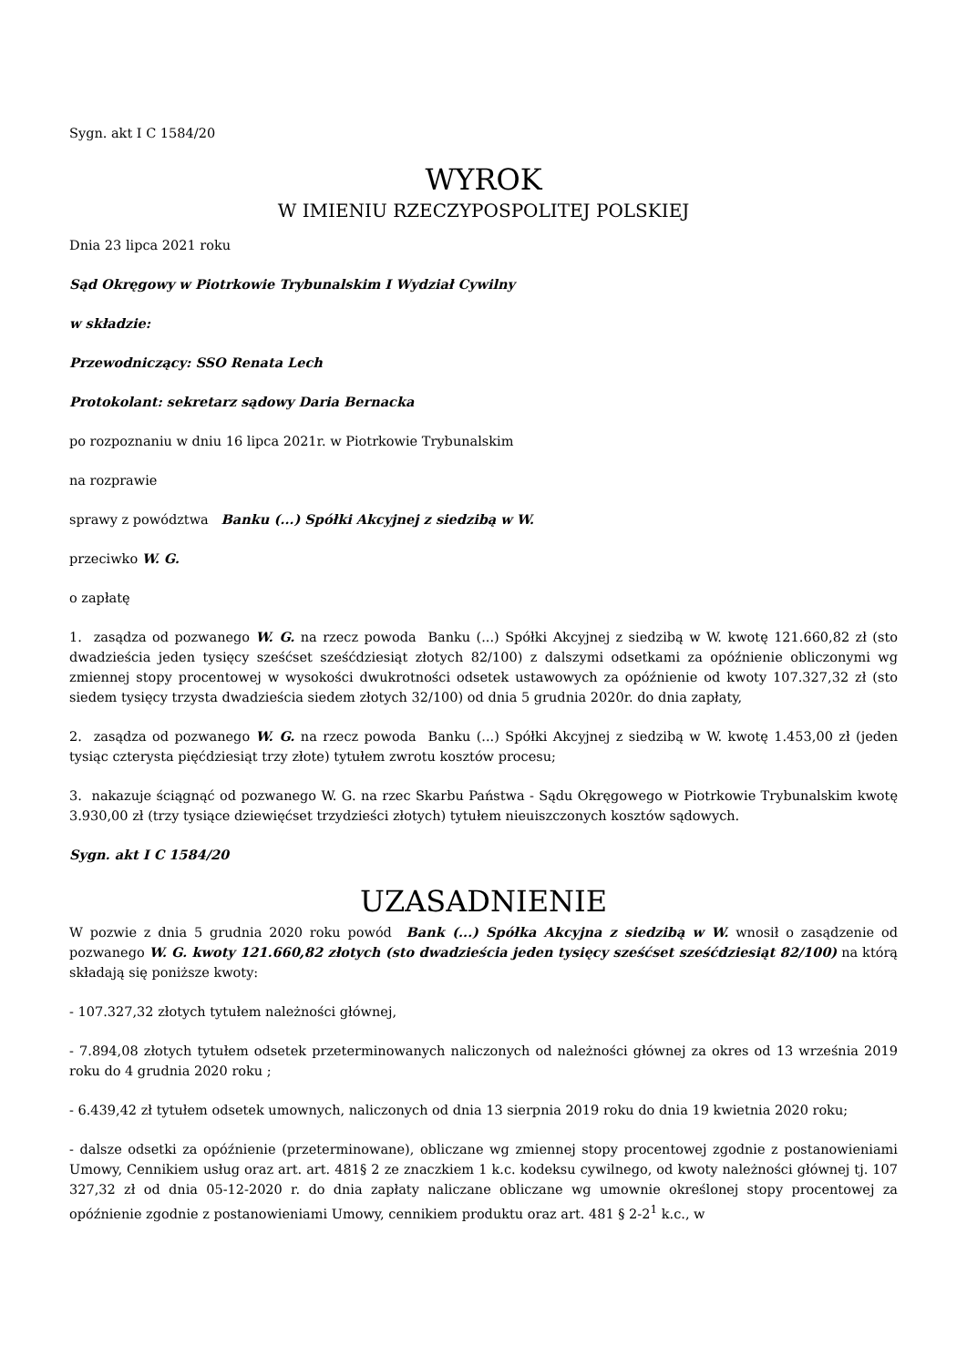Sygn. akt I C 1584/20
WYROK
W IMIENIU RZECZYPOSPOLITEJ POLSKIEJ
Dnia 23 lipca 2021 roku
Sąd Okręgowy w Piotrkowie Trybunalskim I Wydział Cywilny
w składzie:
Przewodniczący: SSO Renata Lech
Protokolant: sekretarz sądowy Daria Bernacka
po rozpoznaniu w dniu 16 lipca 2021r. w Piotrkowie Trybunalskim
na rozprawie
sprawy z powództwa Banku (...) Spółki Akcyjnej z siedzibą w W.
przeciwko W. G.
o zapłatę
1. zasądza od pozwanego W. G. na rzecz powoda Banku (...) Spółki Akcyjnej z siedzibą w W. kwotę 121.660,82 zł (sto dwadzieścia jeden tysięcy sześćset sześćdziesiąt złotych 82/100) z dalszymi odsetkami za opóźnienie obliczonymi wg zmiennej stopy procentowej w wysokości dwukrotności odsetek ustawowych za opóźnienie od kwoty 107.327,32 zł (sto siedem tysięcy trzysta dwadzieścia siedem złotych 32/100) od dnia 5 grudnia 2020r. do dnia zapłaty,
2. zasądza od pozwanego W. G. na rzecz powoda Banku (...) Spółki Akcyjnej z siedzibą w W. kwotę 1.453,00 zł (jeden tysiąc czterysta pięćdziesiąt trzy złote) tytułem zwrotu kosztów procesu;
3. nakazuje ściągnąć od pozwanego W. G. na rzec Skarbu Państwa - Sądu Okręgowego w Piotrkowie Trybunalskim kwotę 3.930,00 zł (trzy tysiące dziewięćset trzydzieści złotych) tytułem nieuiszczonych kosztów sądowych.
Sygn. akt I C 1584/20
UZASADNIENIE
W pozwie z dnia 5 grudnia 2020 roku powód Bank (...) Spółka Akcyjna z siedzibą w W. wnosił o zasądzenie od pozwanego W. G. kwoty 121.660,82 złotych (sto dwadzieścia jeden tysięcy sześćset sześćdziesiąt 82/100) na którą składają się poniższe kwoty:
- 107.327,32 złotych tytułem należności głównej,
- 7.894,08 złotych tytułem odsetek przeterminowanych naliczonych od należności głównej za okres od 13 września 2019 roku do 4 grudnia 2020 roku ;
- 6.439,42 zł tytułem odsetek umownych, naliczonych od dnia 13 sierpnia 2019 roku do dnia 19 kwietnia 2020 roku;
- dalsze odsetki za opóźnienie (przeterminowane), obliczane wg zmiennej stopy procentowej zgodnie z postanowieniami Umowy, Cennikiem usług oraz art. art. 481§ 2 ze znaczkiem 1 k.c. kodeksu cywilnego, od kwoty należności głównej tj. 107 327,32 zł od dnia 05-12-2020 r. do dnia zapłaty naliczane obliczane wg umownie określonej stopy procentowej za opóźnienie zgodnie z postanowieniami Umowy, cennikiem produktu oraz art. 481 § 2-2<sup>1</sup> k.c., w